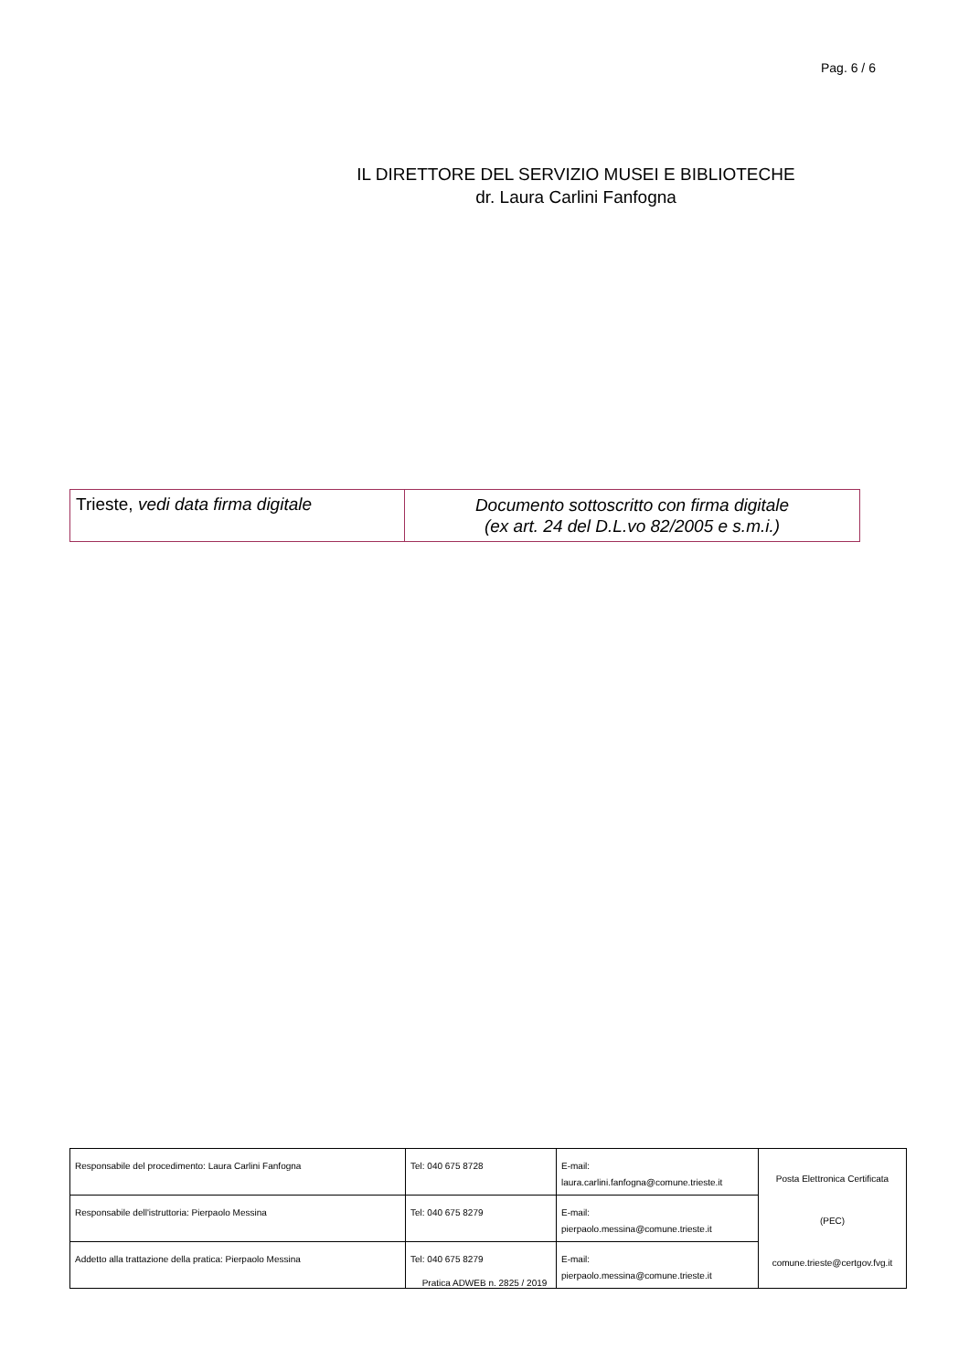Pag. 6 / 6
IL DIRETTORE DEL SERVIZIO MUSEI E BIBLIOTECHE
dr. Laura Carlini Fanfogna
| Trieste, vedi data firma digitale | Documento sottoscritto con firma digitale (ex art. 24 del D.L.vo 82/2005 e s.m.i.) |
| Responsabile del procedimento: Laura Carlini Fanfogna | Tel: 040 675 8728 | E-mail: laura.carlini.fanfogna@comune.trieste.it | Posta Elettronica Certificata (PEC) comune.trieste@certgov.fvg.it |
| Responsabile dell'istruttoria: Pierpaolo Messina | Tel: 040 675 8279 | E-mail: pierpaolo.messina@comune.trieste.it | |
| Addetto alla trattazione della pratica: Pierpaolo Messina | Tel: 040 675 8279 | E-mail: pierpaolo.messina@comune.trieste.it | |
Pratica ADWEB n. 2825 / 2019